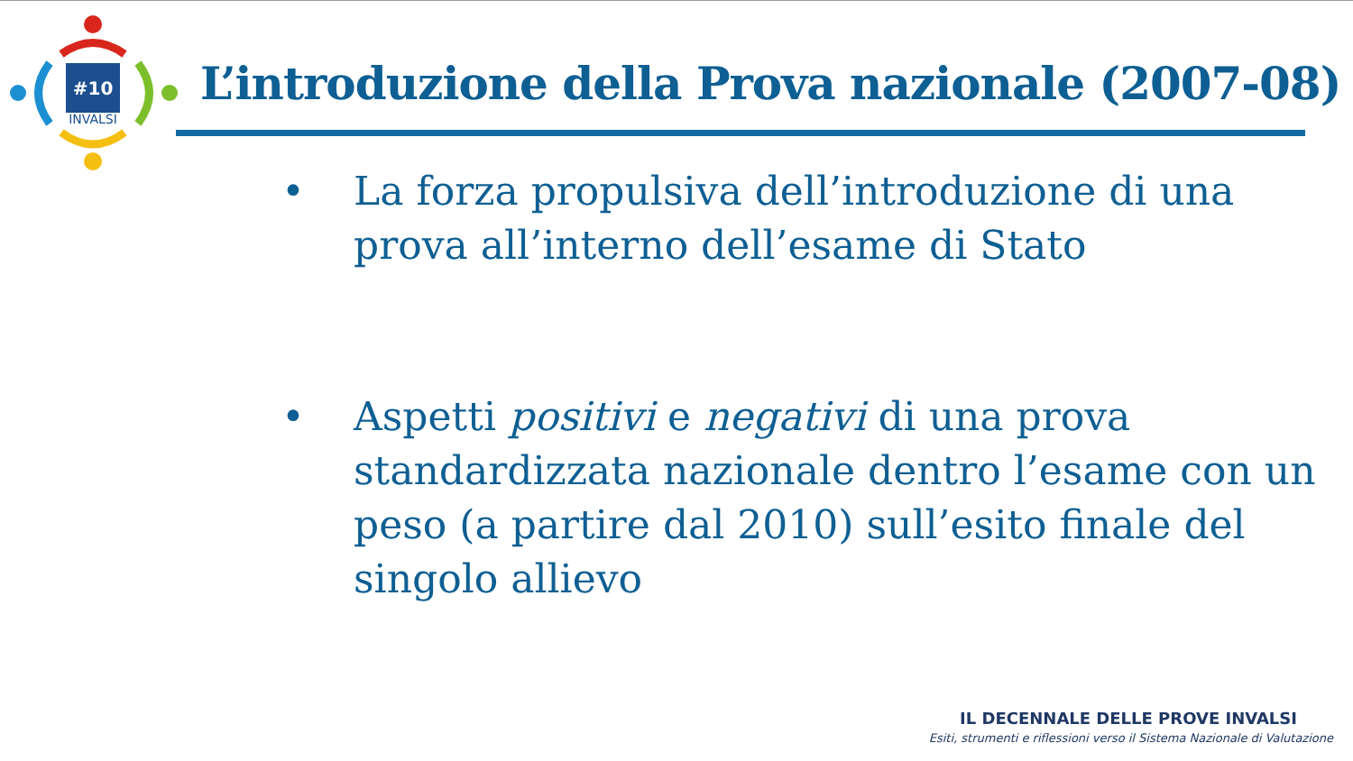#10
INVALSI
L’introduzione della Prova nazionale (2007-08)
• La forza propulsiva dell’introduzione di una prova all’interno dell’esame di Stato
• Aspetti positivi e negativi di una prova standardizzata nazionale dentro l’esame con un peso (a partire dal 2010) sull’esito finale del singolo allievo
IL DECENNALE DELLE PROVE INVALSI
Esiti, strumenti e riflessioni verso il Sistema Nazionale di Valutazione